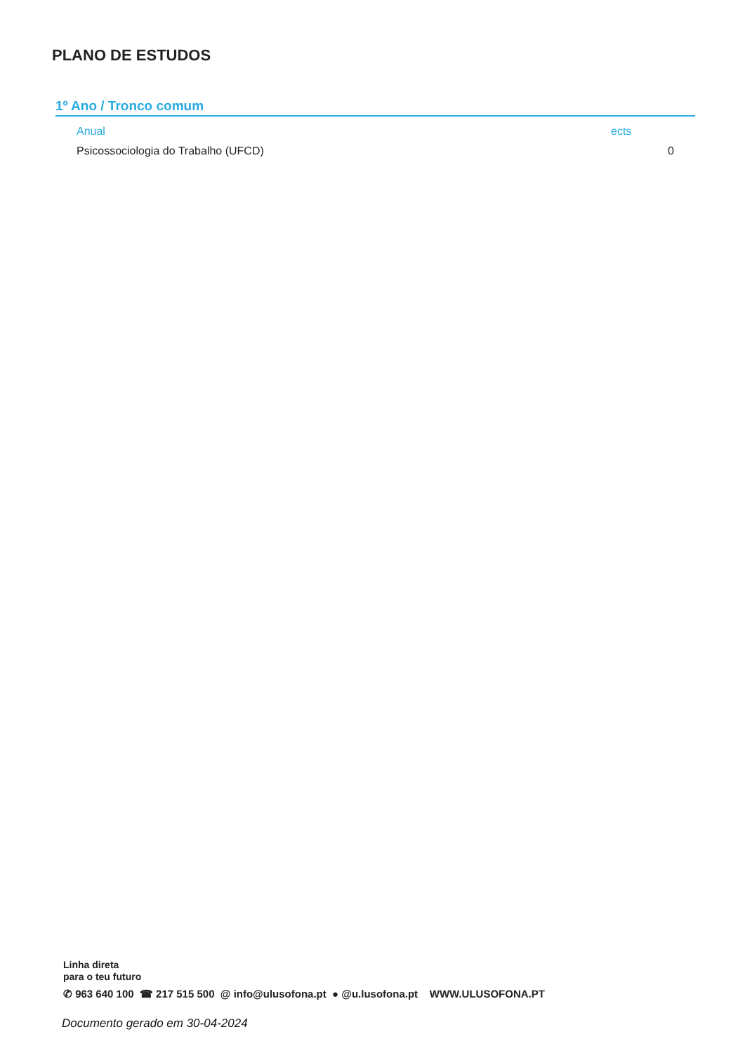PLANO DE ESTUDOS
1º Ano / Tronco comum
| Anual | ects |
| --- | --- |
| Psicossociologia do Trabalho (UFCD) | 0 |
Linha direta
para o teu futuro
✆ 963 640 100 ☎ 217 515 500 @ info@ulusofona.pt ● @u.lusofona.pt WWW.ULUSOFONA.PT
Documento gerado em 30-04-2024